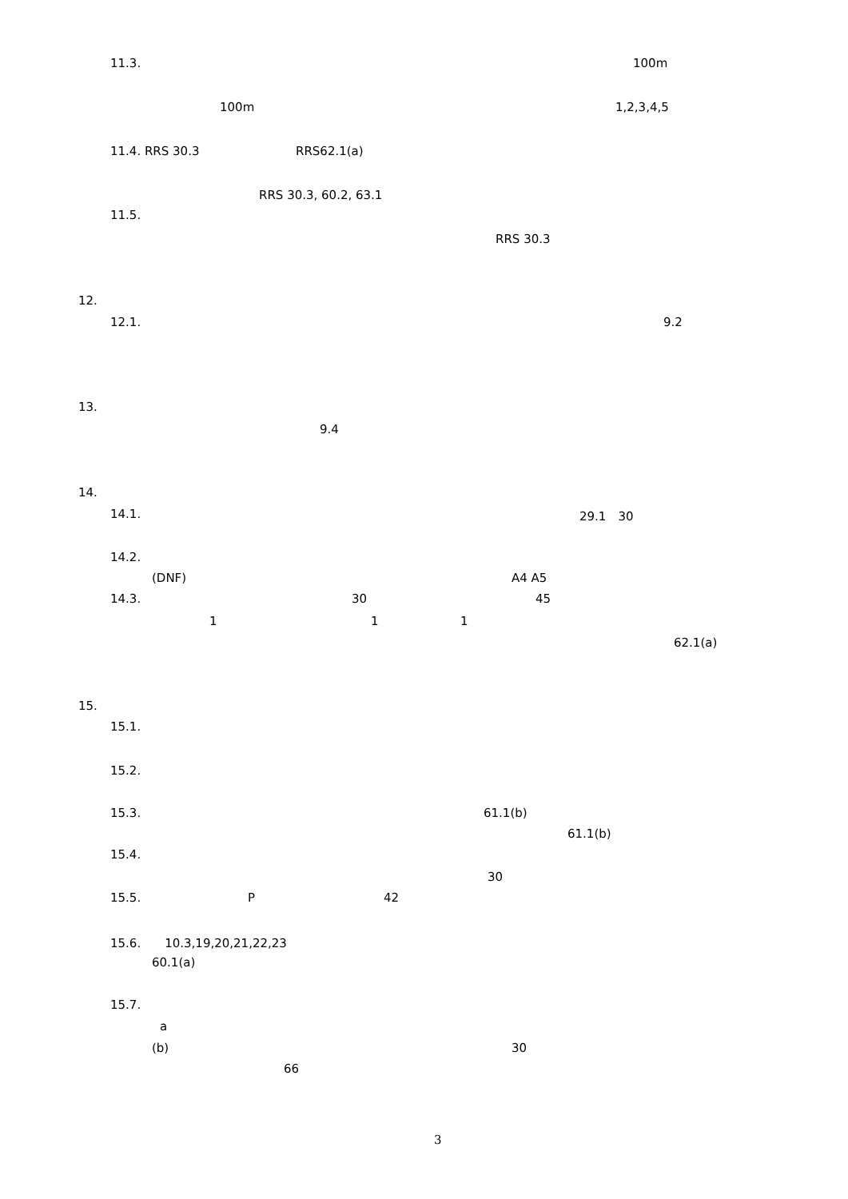11.3. 100m
100m 1,2,3,4,5
11.4. RRS 30.3 RRS62.1(a)
RRS 30.3, 60.2, 63.1
11.5.
RRS 30.3
12.
12.1. 9.2
13.
9.4
14.
14.1. 29.1　30
14.2.
(DNF) A4 A5
14.3. 30 45
1 1 1
62.1(a)
15.
15.1.
15.2.
15.3. 61.1(b)
61.1(b)
15.4.
30
15.5. P 42
15.6.　　10.3,19,20,21,22,23
60.1(a)
15.7.
a
(b) 30
66
3